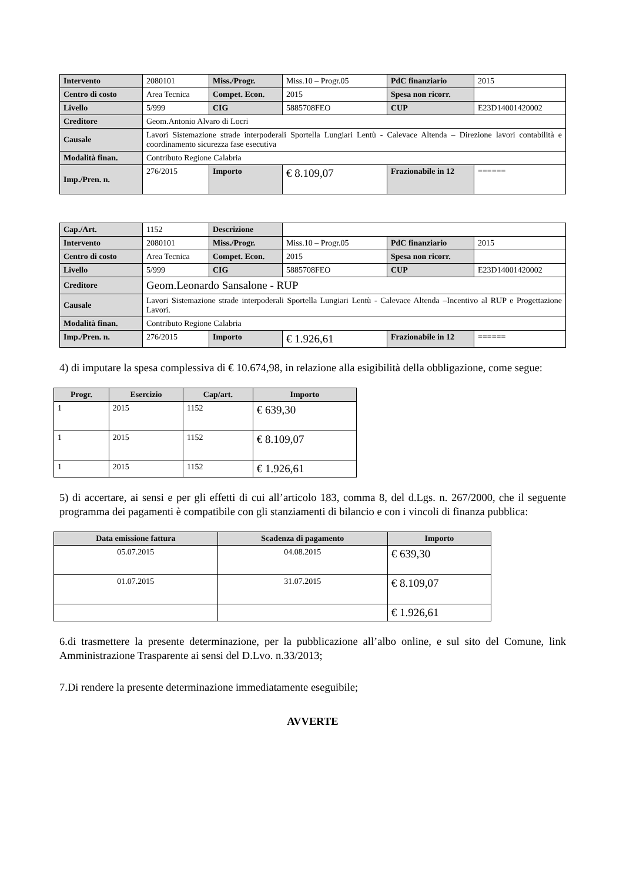| Intervento | 2080101 | Miss./Progr. | Miss.10 – Progr.05 | PdC finanziario | 2015 |
| Centro di costo | Area Tecnica | Compet. Econ. | 2015 | Spesa non ricorr. | |
| Livello | 5/999 | CIG | 5885708FEO | CUP | E23D14001420002 |
| Creditore | Geom.Antonio Alvaro di Locri | | | | |
| Causale | Lavori Sistemazione strade interpoderali Sportella Lungiari Lentù - Calevace Altenda – Direzione lavori contabilità e coordinamento sicurezza fase esecutiva | | | | |
| Modalità finan. | Contributo Regione Calabria | | | | |
| Imp./Pren. n. | 276/2015 | Importo | € 8.109,07 | Frazionabile in 12 | ====== |
| Cap./Art. | 1152 | Descrizione | | | |
| Intervento | 2080101 | Miss./Progr. | Miss.10 – Progr.05 | PdC finanziario | 2015 |
| Centro di costo | Area Tecnica | Compet. Econ. | 2015 | Spesa non ricorr. | |
| Livello | 5/999 | CIG | 5885708FEO | CUP | E23D14001420002 |
| Creditore | Geom.Leonardo Sansalone - RUP | | | | |
| Causale | Lavori Sistemazione strade interpoderali Sportella Lungiari Lentù - Calevace Altenda –Incentivo al RUP e Progettazione Lavori. | | | | |
| Modalità finan. | Contributo Regione Calabria | | | | |
| Imp./Pren. n. | 276/2015 | Importo | € 1.926,61 | Frazionabile in 12 | ====== |
4) di imputare la spesa complessiva di € 10.674,98, in relazione alla esigibilità della obbligazione, come segue:
| Progr. | Esercizio | Cap/art. | Importo |
| --- | --- | --- | --- |
| 1 | 2015 | 1152 | € 639,30 |
| 1 | 2015 | 1152 | € 8.109,07 |
| 1 | 2015 | 1152 | € 1.926,61 |
5) di accertare, ai sensi e per gli effetti di cui all’articolo 183, comma 8, del d.Lgs. n. 267/2000, che il seguente programma dei pagamenti è compatibile con gli stanziamenti di bilancio e con i vincoli di finanza pubblica:
| Data emissione fattura | Scadenza di pagamento | Importo |
| --- | --- | --- |
| 05.07.2015 | 04.08.2015 | € 639,30 |
| 01.07.2015 | 31.07.2015 | € 8.109,07 |
| | | € 1.926,61 |
6.di trasmettere la presente determinazione, per la pubblicazione all’albo online, e sul sito del Comune, link Amministrazione Trasparente ai sensi del D.Lvo. n.33/2013;
7.Di rendere la presente determinazione immediatamente eseguibile;
AVVERTE